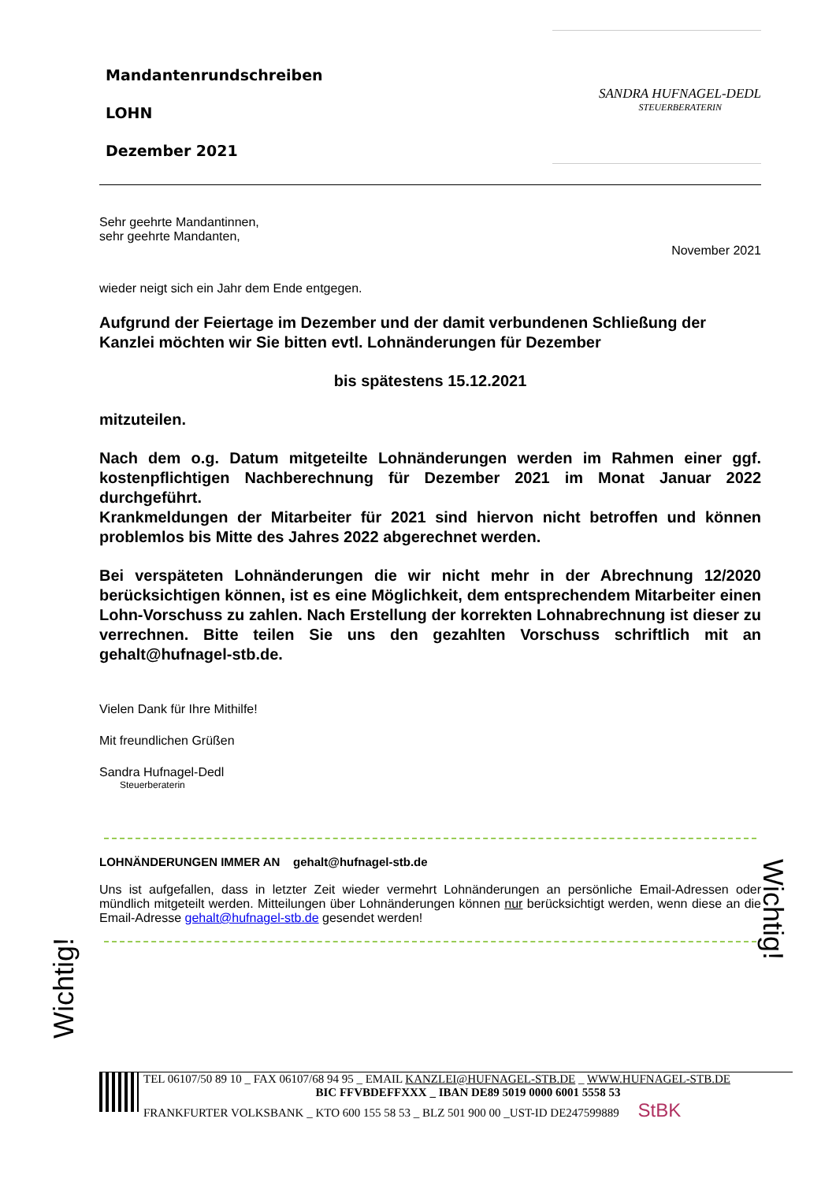Wichtig!
Wichtig!
Mandantenrundschreiben
LOHN
Dezember 2021
SANDRA HUFNAGEL-DEDL
STEUERBERATERIN
Sehr geehrte Mandantinnen,
sehr geehrte Mandanten,
November 2021
wieder neigt sich ein Jahr dem Ende entgegen.
Aufgrund der Feiertage im Dezember und der damit verbundenen Schließung der Kanzlei möchten wir Sie bitten evtl. Lohnänderungen für Dezember
bis spätestens 15.12.2021
mitzuteilen.
Nach dem o.g. Datum mitgeteilte Lohnänderungen werden im Rahmen einer ggf. kostenpflichtigen Nachberechnung für Dezember 2021 im Monat Januar 2022 durchgeführt.
Krankmeldungen der Mitarbeiter für 2021 sind hiervon nicht betroffen und können problemlos bis Mitte des Jahres 2022 abgerechnet werden.
Bei verspäteten Lohnänderungen die wir nicht mehr in der Abrechnung 12/2020 berücksichtigen können, ist es eine Möglichkeit, dem entsprechendem Mitarbeiter einen Lohn-Vorschuss zu zahlen. Nach Erstellung der korrekten Lohnabrechnung ist dieser zu verrechnen. Bitte teilen Sie uns den gezahlten Vorschuss schriftlich mit an gehalt@hufnagel-stb.de.
Vielen Dank für Ihre Mithilfe!
Mit freundlichen Grüßen
Sandra Hufnagel-Dedl
Steuerberaterin
LOHNÄNDERUNGEN IMMER AN gehalt@hufnagel-stb.de
Uns ist aufgefallen, dass in letzter Zeit wieder vermehrt Lohnänderungen an persönliche Email-Adressen oder mündlich mitgeteilt werden. Mitteilungen über Lohnänderungen können nur berücksichtigt werden, wenn diese an die Email-Adresse gehalt@hufnagel-stb.de gesendet werden!
TEL 06107/50 89 10 _ FAX 06107/68 94 95 _ EMAIL KANZLEI@HUFNAGEL-STB.DE _ WWW.HUFNAGEL-STB.DE
BIC FFVBDEFFXXX _ IBAN DE89 5019 0000 6001 5558 53
FRANKFURTER VOLKSBANK _ KTO 600 155 58 53 _ BLZ 501 900 00 _UST-ID DE247599889 StBK